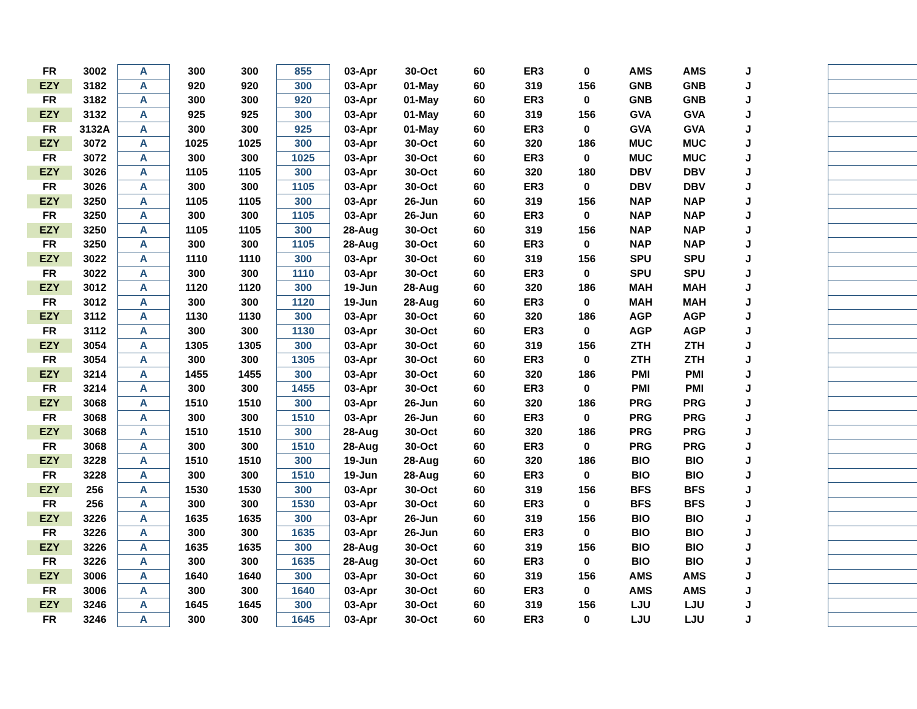| FR | 3002 | A | 300 | 300 | 855 | 03-Apr | 30-Oct | 60 | ER3 | 0 | AMS | AMS | J | | |
| EZY | 3182 | A | 920 | 920 | 300 | 03-Apr | 01-May | 60 | 319 | 156 | GNB | GNB | J | | |
| FR | 3182 | A | 300 | 300 | 920 | 03-Apr | 01-May | 60 | ER3 | 0 | GNB | GNB | J | | |
| EZY | 3132 | A | 925 | 925 | 300 | 03-Apr | 01-May | 60 | 319 | 156 | GVA | GVA | J | | |
| FR | 3132A | A | 300 | 300 | 925 | 03-Apr | 01-May | 60 | ER3 | 0 | GVA | GVA | J | | |
| EZY | 3072 | A | 1025 | 1025 | 300 | 03-Apr | 30-Oct | 60 | 320 | 186 | MUC | MUC | J | | |
| FR | 3072 | A | 300 | 300 | 1025 | 03-Apr | 30-Oct | 60 | ER3 | 0 | MUC | MUC | J | | |
| EZY | 3026 | A | 1105 | 1105 | 300 | 03-Apr | 30-Oct | 60 | 320 | 180 | DBV | DBV | J | | |
| FR | 3026 | A | 300 | 300 | 1105 | 03-Apr | 30-Oct | 60 | ER3 | 0 | DBV | DBV | J | | |
| EZY | 3250 | A | 1105 | 1105 | 300 | 03-Apr | 26-Jun | 60 | 319 | 156 | NAP | NAP | J | | |
| FR | 3250 | A | 300 | 300 | 1105 | 03-Apr | 26-Jun | 60 | ER3 | 0 | NAP | NAP | J | | |
| EZY | 3250 | A | 1105 | 1105 | 300 | 28-Aug | 30-Oct | 60 | 319 | 156 | NAP | NAP | J | | |
| FR | 3250 | A | 300 | 300 | 1105 | 28-Aug | 30-Oct | 60 | ER3 | 0 | NAP | NAP | J | | |
| EZY | 3022 | A | 1110 | 1110 | 300 | 03-Apr | 30-Oct | 60 | 319 | 156 | SPU | SPU | J | | |
| FR | 3022 | A | 300 | 300 | 1110 | 03-Apr | 30-Oct | 60 | ER3 | 0 | SPU | SPU | J | | |
| EZY | 3012 | A | 1120 | 1120 | 300 | 19-Jun | 28-Aug | 60 | 320 | 186 | MAH | MAH | J | | |
| FR | 3012 | A | 300 | 300 | 1120 | 19-Jun | 28-Aug | 60 | ER3 | 0 | MAH | MAH | J | | |
| EZY | 3112 | A | 1130 | 1130 | 300 | 03-Apr | 30-Oct | 60 | 320 | 186 | AGP | AGP | J | | |
| FR | 3112 | A | 300 | 300 | 1130 | 03-Apr | 30-Oct | 60 | ER3 | 0 | AGP | AGP | J | | |
| EZY | 3054 | A | 1305 | 1305 | 300 | 03-Apr | 30-Oct | 60 | 319 | 156 | ZTH | ZTH | J | | |
| FR | 3054 | A | 300 | 300 | 1305 | 03-Apr | 30-Oct | 60 | ER3 | 0 | ZTH | ZTH | J | | |
| EZY | 3214 | A | 1455 | 1455 | 300 | 03-Apr | 30-Oct | 60 | 320 | 186 | PMI | PMI | J | | |
| FR | 3214 | A | 300 | 300 | 1455 | 03-Apr | 30-Oct | 60 | ER3 | 0 | PMI | PMI | J | | |
| EZY | 3068 | A | 1510 | 1510 | 300 | 03-Apr | 26-Jun | 60 | 320 | 186 | PRG | PRG | J | | |
| FR | 3068 | A | 300 | 300 | 1510 | 03-Apr | 26-Jun | 60 | ER3 | 0 | PRG | PRG | J | | |
| EZY | 3068 | A | 1510 | 1510 | 300 | 28-Aug | 30-Oct | 60 | 320 | 186 | PRG | PRG | J | | |
| FR | 3068 | A | 300 | 300 | 1510 | 28-Aug | 30-Oct | 60 | ER3 | 0 | PRG | PRG | J | | |
| EZY | 3228 | A | 1510 | 1510 | 300 | 19-Jun | 28-Aug | 60 | 320 | 186 | BIO | BIO | J | | |
| FR | 3228 | A | 300 | 300 | 1510 | 19-Jun | 28-Aug | 60 | ER3 | 0 | BIO | BIO | J | | |
| EZY | 256 | A | 1530 | 1530 | 300 | 03-Apr | 30-Oct | 60 | 319 | 156 | BFS | BFS | J | | |
| FR | 256 | A | 300 | 300 | 1530 | 03-Apr | 30-Oct | 60 | ER3 | 0 | BFS | BFS | J | | |
| EZY | 3226 | A | 1635 | 1635 | 300 | 03-Apr | 26-Jun | 60 | 319 | 156 | BIO | BIO | J | | |
| FR | 3226 | A | 300 | 300 | 1635 | 03-Apr | 26-Jun | 60 | ER3 | 0 | BIO | BIO | J | | |
| EZY | 3226 | A | 1635 | 1635 | 300 | 28-Aug | 30-Oct | 60 | 319 | 156 | BIO | BIO | J | | |
| FR | 3226 | A | 300 | 300 | 1635 | 28-Aug | 30-Oct | 60 | ER3 | 0 | BIO | BIO | J | | |
| EZY | 3006 | A | 1640 | 1640 | 300 | 03-Apr | 30-Oct | 60 | 319 | 156 | AMS | AMS | J | | |
| FR | 3006 | A | 300 | 300 | 1640 | 03-Apr | 30-Oct | 60 | ER3 | 0 | AMS | AMS | J | | |
| EZY | 3246 | A | 1645 | 1645 | 300 | 03-Apr | 30-Oct | 60 | 319 | 156 | LJU | LJU | J | | |
| FR | 3246 | A | 300 | 300 | 1645 | 03-Apr | 30-Oct | 60 | ER3 | 0 | LJU | LJU | J | | |